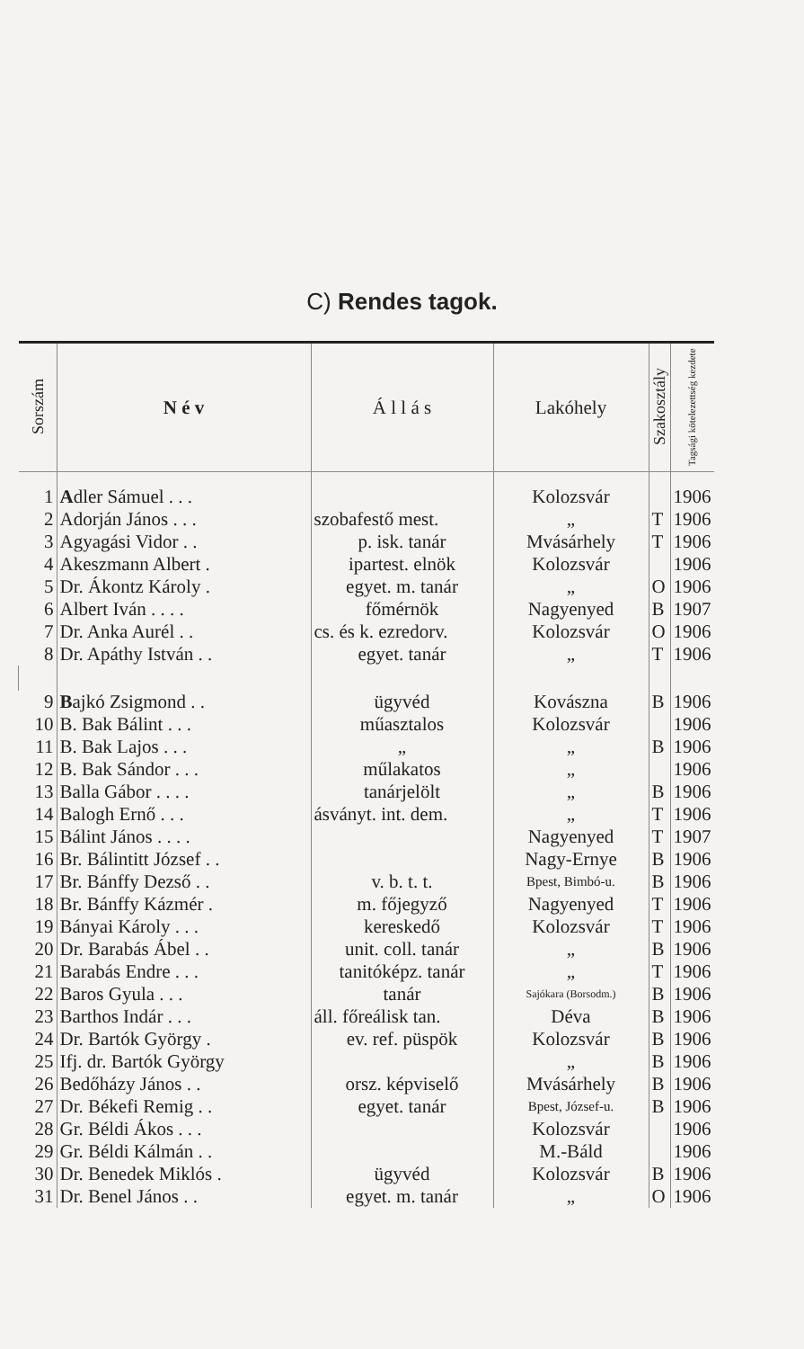C) Rendes tagok.
| Sorszám | N é v | Á l l á s | Lakóhely | Szakosztály | Tagsági kötelezettség kezdete |
| --- | --- | --- | --- | --- | --- |
| 1 | A dler Sámuel . . . | | Kolozsvár | | 1906 |
| 2 | Adorján János . . . | szobafestő mest. | „ | T | 1906 |
| 3 | Agyagási Vidor . . | p. isk. tanár | Mvásárhely | T | 1906 |
| 4 | Akeszmann Albert . | ipartest. elnök | Kolozsvár | | 1906 |
| 5 | Dr. Ákontz Károly . | egyet. m. tanár | „ | O | 1906 |
| 6 | Albert Iván . . . . | főmérnök | Nagyenyed | B | 1907 |
| 7 | Dr. Anka Aurél . . | cs. és k. ezredorv. | Kolozsvár | O | 1906 |
| 8 | Dr. Apáthy István . . | egyet. tanár | „ | T | 1906 |
| 9 | B ajkó Zsigmond . . | ügyvéd | Kovászna | B | 1906 |
| 10 | B. Bak Bálint . . . | műasztalos | Kolozsvár | | 1906 |
| 11 | B. Bak Lajos . . . | „ | „ | B | 1906 |
| 12 | B. Bak Sándor . . . | műlakatos | „ | | 1906 |
| 13 | Balla Gábor . . . . | tanárjelölt | „ | B | 1906 |
| 14 | Balogh Ernő . . . | ásványt. int. dem. | „ | T | 1906 |
| 15 | Bálint János . . . . | | Nagyenyed | T | 1907 |
| 16 | Br. Bálintitt József . . | | Nagy-Ernye | B | 1906 |
| 17 | Br. Bánffy Dezső . . | v. b. t. t. | Bpest, Bimbó-u. | B | 1906 |
| 18 | Br. Bánffy Kázmér . | m. főjegyző | Nagyenyed | T | 1906 |
| 19 | Bányai Károly . . . | kereskedő | Kolozsvár | T | 1906 |
| 20 | Dr. Barabás Ábel . . | unit. coll. tanár | „ | B | 1906 |
| 21 | Barabás Endre . . . | tanitóképz. tanár | „ | T | 1906 |
| 22 | Baros Gyula . . . | tanár | Sajókara (Borsodm.) | B | 1906 |
| 23 | Barthos Indár . . . | áll. főreálisk tan. | Déva | B | 1906 |
| 24 | Dr. Bartók György . | ev. ref. püspök | Kolozsvár | B | 1906 |
| 25 | Ifj. dr. Bartók György | | „ | B | 1906 |
| 26 | Bedőházy János . . | orsz. képviselő | Mvásárhely | B | 1906 |
| 27 | Dr. Békefi Remig . . | egyet. tanár | Bpest, József-u. | B | 1906 |
| 28 | Gr. Béldi Ákos . . . | | Kolozsvár | | 1906 |
| 29 | Gr. Béldi Kálmán . . | | M.-Báld | | 1906 |
| 30 | Dr. Benedek Miklós . | ügyvéd | Kolozsvár | B | 1906 |
| 31 | Dr. Benel János . . | egyet. m. tanár | „ | O | 1906 |